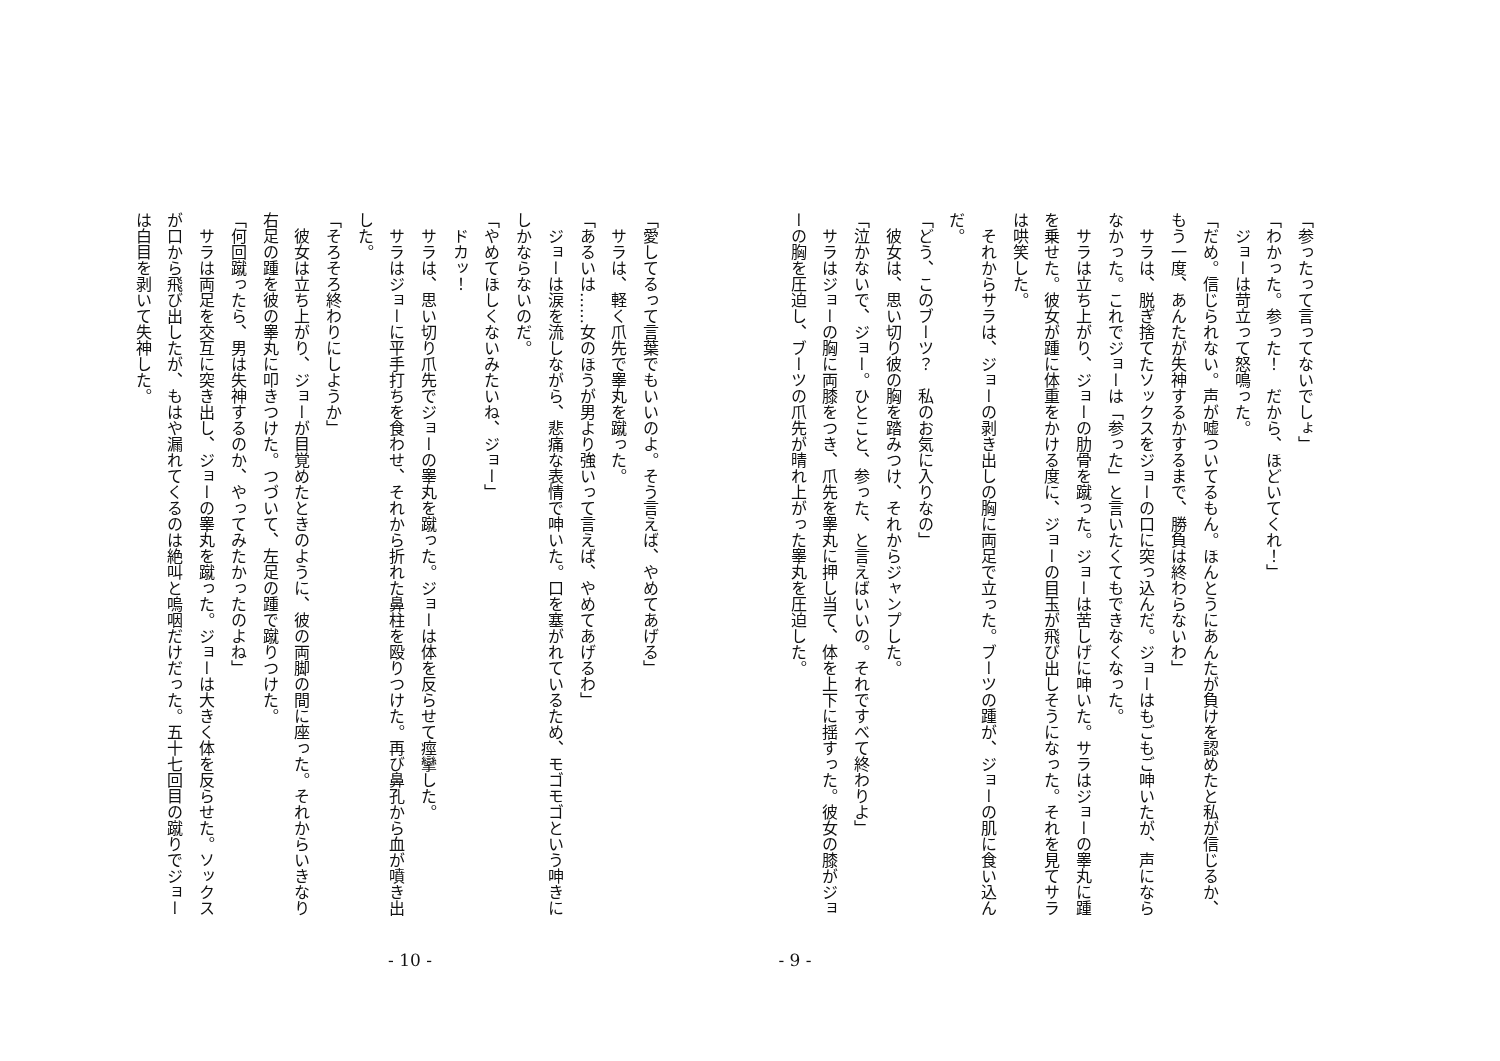「参ったって言ってないでしょ」
「わかった。参った！　だから、ほどいてくれ！」
　ジョーは苛立って怒鳴った。
「だめ。信じられない。声が嘘ついてるもん。ほんとうにあんたが負けを認めたと私が信じるか、もう一度、あんたが失神するかするまで、勝負は終わらないわ」
　サラは、脱ぎ捨てたソックスをジョーの口に突っ込んだ。ジョーはもごもご呻いたが、声にならなかった。これでジョーは「参った」と言いたくてもできなくなった。
　サラは立ち上がり、ジョーの肋骨を蹴った。ジョーは苦しげに呻いた。サラはジョーの睾丸に踵を乗せた。彼女が踵に体重をかける度に、ジョーの目玉が飛び出しそうになった。それを見てサラは哄笑した。
　それからサラは、ジョーの剥き出しの胸に両足で立った。ブーツの踵が、ジョーの肌に食い込んだ。
「どう、このブーツ？　私のお気に入りなの」
　彼女は、思い切り彼の胸を踏みつけ、それからジャンプした。
「泣かないで、ジョー。ひとこと、参った、と言えばいいの。それですべて終わりよ」
　サラはジョーの胸に両膝をつき、爪先を睾丸に押し当て、体を上下に揺すった。彼女の膝がジョーの胸を圧迫し、ブーツの爪先が晴れ上がった睾丸を圧迫した。
- 9 -
「愛してるって言葉でもいいのよ。そう言えば、やめてあげる」
　サラは、軽く爪先で睾丸を蹴った。
「あるいは……女のほうが男より強いって言えば、やめてあげるわ」
　ジョーは涙を流しながら、悲痛な表情で呻いた。口を塞がれているため、モゴモゴという呻きにしかならないのだ。
「やめてほしくないみたいね、ジョー」
　ドカッ！
　サラは、思い切り爪先でジョーの睾丸を蹴った。ジョーは体を反らせて痙攣した。
　サラはジョーに平手打ちを食わせ、それから折れた鼻柱を殴りつけた。再び鼻孔から血が噴き出した。
「そろそろ終わりにしようか」
　彼女は立ち上がり、ジョーが目覚めたときのように、彼の両脚の間に座った。それからいきなり右足の踵を彼の睾丸に叩きつけた。つづいて、左足の踵で蹴りつけた。
「何回蹴ったら、男は失神するのか、やってみたかったのよね」
　サラは両足を交互に突き出し、ジョーの睾丸を蹴った。ジョーは大きく体を反らせた。ソックスが口から飛び出したが、もはや漏れてくるのは絶叫と嗚咽だけだった。五十七回目の蹴りでジョーは白目を剥いて失神した。
- 10 -